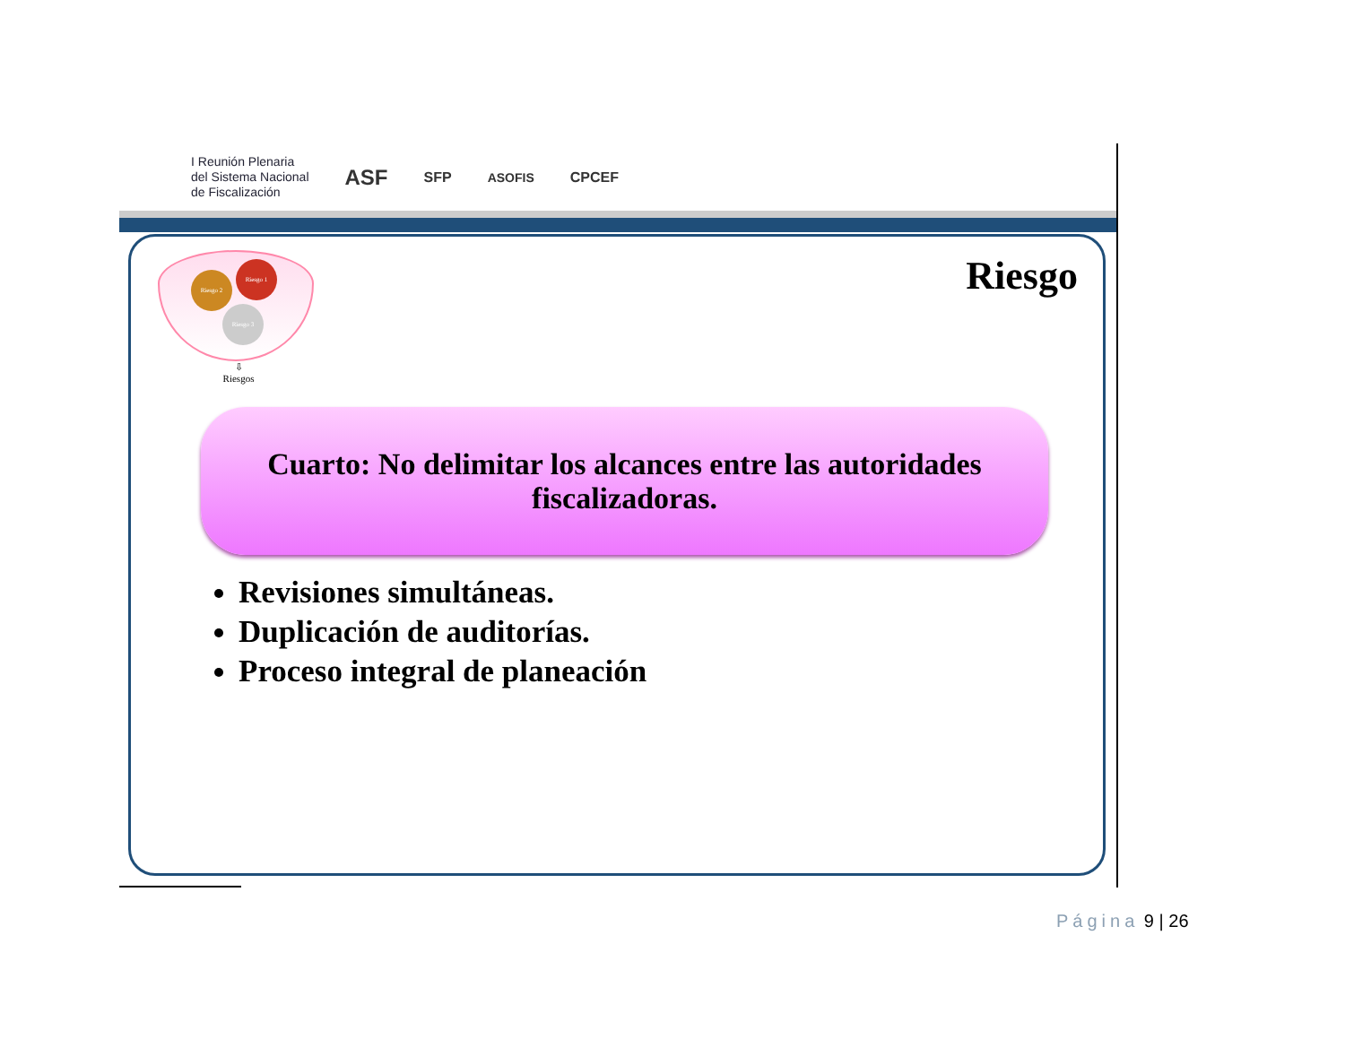I Reunión Plenaria
del Sistema Nacional
de Fiscalización
ASF
SFP ASOFIS CPCEF
Riesgo 1
Riesgo 2
Riesgo 3
⇩
Riesgos
Riesgo
Cuarto: No delimitar los alcances entre las autoridades
fiscalizadoras.
Revisiones simultáneas.
Duplicación de auditorías.
Proceso integral de planeación
Página 9 | 26